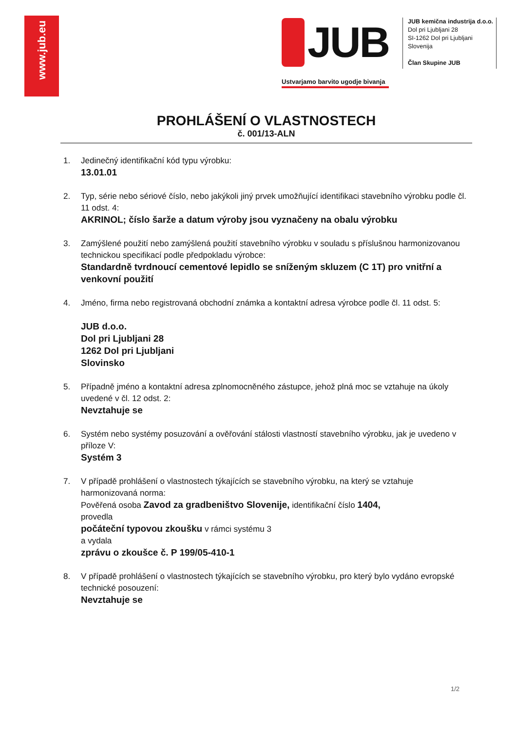www.jub.eu
JUB
Ustvarjamo barvito ugodje bivanja
JUB kemična industrija d.o.o.
Dol pri Ljubljani 28
SI-1262 Dol pri Ljubljani
Slovenija
Član Skupine JUB
PROHLÁŠENÍ O VLASTNOSTECH
č. 001/13-ALN
1. Jedinečný identifikační kód typu výrobku:
13.01.01
2. Typ, série nebo sériové číslo, nebo jakýkoli jiný prvek umožňující identifikaci stavebního výrobku podle čl. 11 odst. 4:
AKRINOL; číslo šarže a datum výroby jsou vyznačeny na obalu výrobku
3. Zamýšlené použití nebo zamýšlená použití stavebního výrobku v souladu s příslušnou harmonizovanou technickou specifikací podle předpokladu výrobce:
Standardně tvrdnoucí cementové lepidlo se sníženým skluzem (C 1T) pro vnitřní a venkovní použití
4. Jméno, firma nebo registrovaná obchodní známka a kontaktní adresa výrobce podle čl. 11 odst. 5:
JUB d.o.o.
Dol pri Ljubljani 28
1262 Dol pri Ljubljani
Slovinsko
5. Případně jméno a kontaktní adresa zplnomocněného zástupce, jehož plná moc se vztahuje na úkoly uvedené v čl. 12 odst. 2:
Nevztahuje se
6. Systém nebo systémy posuzování a ověřování stálosti vlastností stavebního výrobku, jak je uvedeno v příloze V:
Systém 3
7. V případě prohlášení o vlastnostech týkajících se stavebního výrobku, na který se vztahuje harmonizovaná norma:
Pověřená osoba Zavod za gradbeništvo Slovenije, identifikační číslo 1404,
provedla
počáteční typovou zkoušku v rámci systému 3
a vydala
zprávu o zkoušce č. P 199/05-410-1
8. V případě prohlášení o vlastnostech týkajících se stavebního výrobku, pro který bylo vydáno evropské technické posouzení:
Nevztahuje se
1/2